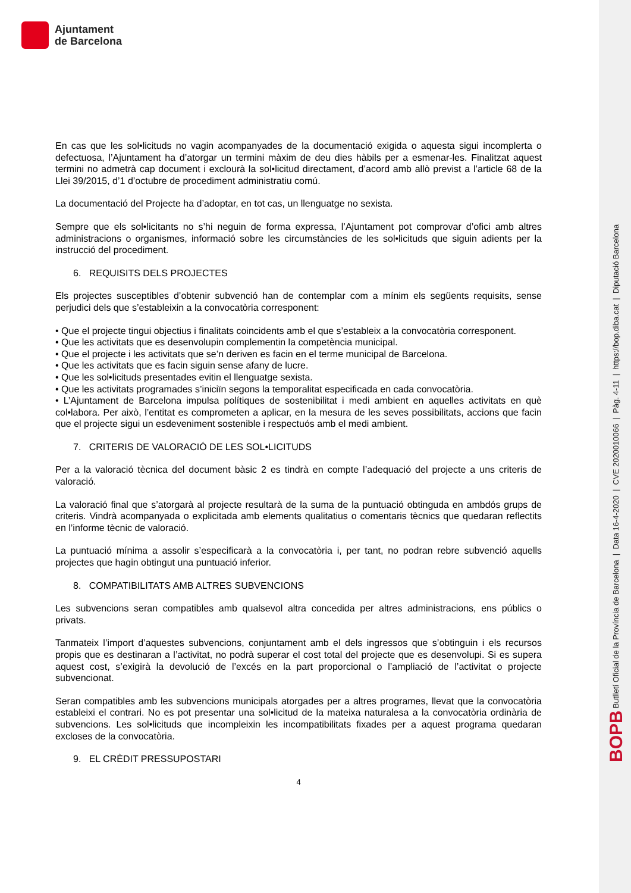Ajuntament
de Barcelona
BOPB Butlletí Oficial de la Província de Barcelona | Data 16-4-2020 | CVE 2020010066 | Pàg. 4-11 | https://bop.diba.cat | Diputació Barcelona
En cas que les sol•licituds no vagin acompanyades de la documentació exigida o aquesta sigui incomplerta o defectuosa, l’Ajuntament ha d’atorgar un termini màxim de deu dies hàbils per a esmenar-les. Finalitzat aquest termini no admetrà cap document i exclourà la sol•licitud directament, d’acord amb allò previst a l’article 68 de la Llei 39/2015, d’1 d’octubre de procediment administratiu comú.
La documentació del Projecte ha d’adoptar, en tot cas, un llenguatge no sexista.
Sempre que els sol•licitants no s’hi neguin de forma expressa, l’Ajuntament pot comprovar d’ofici amb altres administracions o organismes, informació sobre les circumstàncies de les sol•licituds que siguin adients per la instrucció del procediment.
6. REQUISITS DELS PROJECTES
Els projectes susceptibles d’obtenir subvenció han de contemplar com a mínim els següents requisits, sense perjudici dels que s’estableixin a la convocatòria corresponent:
• Que el projecte tingui objectius i finalitats coincidents amb el que s’estableix a la convocatòria corresponent.
• Que les activitats que es desenvolupin complementin la competència municipal.
• Que el projecte i les activitats que se’n deriven es facin en el terme municipal de Barcelona.
• Que les activitats que es facin siguin sense afany de lucre.
• Que les sol•licituds presentades evitin el llenguatge sexista.
• Que les activitats programades s’iniciïn segons la temporalitat especificada en cada convocatòria.
• L’Ajuntament de Barcelona impulsa polítiques de sostenibilitat i medi ambient en aquelles activitats en què col•labora. Per això, l’entitat es comprometen a aplicar, en la mesura de les seves possibilitats, accions que facin que el projecte sigui un esdeveniment sostenible i respectuós amb el medi ambient.
7. CRITERIS DE VALORACIÓ DE LES SOL•LICITUDS
Per a la valoració tècnica del document bàsic 2 es tindrà en compte l’adequació del projecte a uns criteris de valoració.
La valoració final que s’atorgarà al projecte resultarà de la suma de la puntuació obtinguda en ambdós grups de criteris. Vindrà acompanyada o explicitada amb elements qualitatius o comentaris tècnics que quedaran reflectits en l’informe tècnic de valoració.
La puntuació mínima a assolir s’especificarà a la convocatòria i, per tant, no podran rebre subvenció aquells projectes que hagin obtingut una puntuació inferior.
8. COMPATIBILITATS AMB ALTRES SUBVENCIONS
Les subvencions seran compatibles amb qualsevol altra concedida per altres administracions, ens públics o privats.
Tanmateix l’import d’aquestes subvencions, conjuntament amb el dels ingressos que s’obtinguin i els recursos propis que es destinaran a l’activitat, no podrà superar el cost total del projecte que es desenvolupi. Si es supera aquest cost, s’exigirà la devolució de l’excés en la part proporcional o l’ampliació de l’activitat o projecte subvencionat.
Seran compatibles amb les subvencions municipals atorgades per a altres programes, llevat que la convocatòria estableixi el contrari. No es pot presentar una sol•licitud de la mateixa naturalesa a la convocatòria ordinària de subvencions. Les sol•licituds que incompleixin les incompatibilitats fixades per a aquest programa quedaran excloses de la convocatòria.
9. EL CRÈDIT PRESSUPOSTARI
4